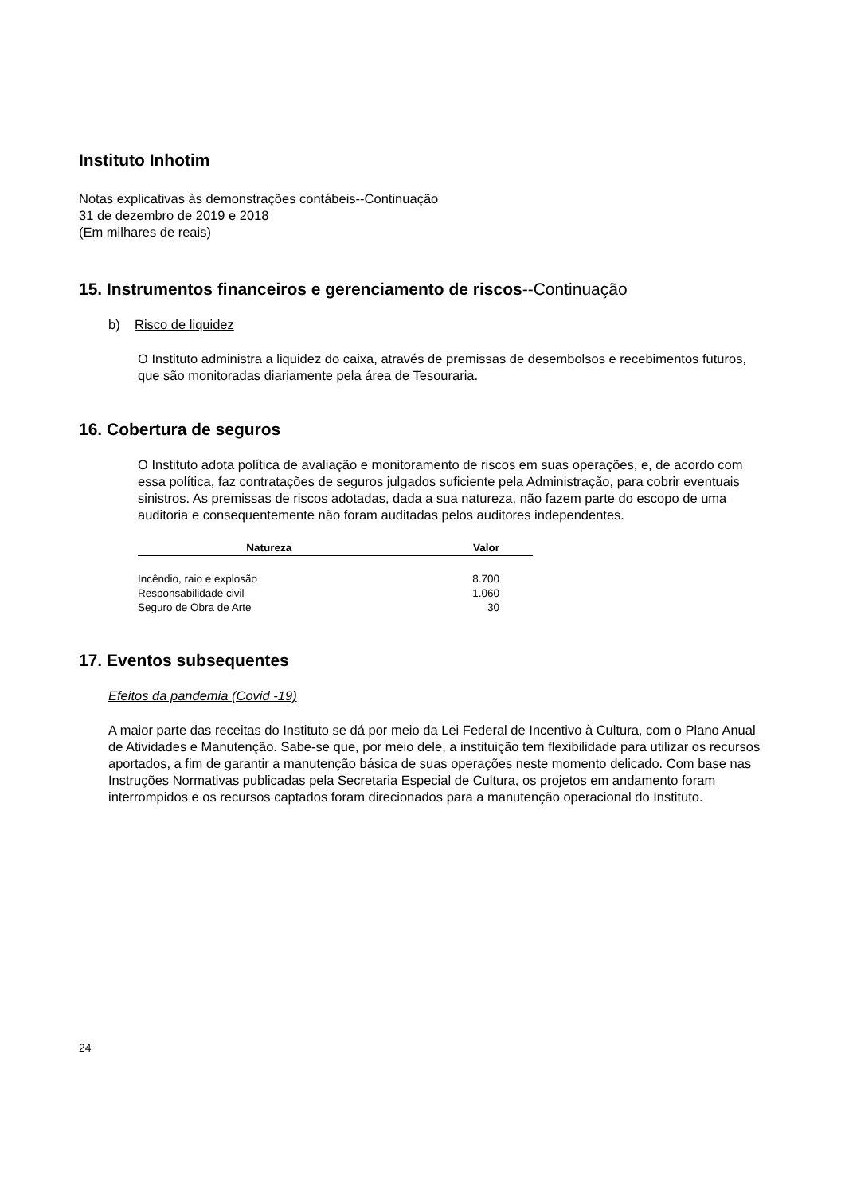Instituto Inhotim
Notas explicativas às demonstrações contábeis--Continuação
31 de dezembro de 2019 e 2018
(Em milhares de reais)
15. Instrumentos financeiros e gerenciamento de riscos--Continuação
b) Risco de liquidez
O Instituto administra a liquidez do caixa, através de premissas de desembolsos e recebimentos futuros, que são monitoradas diariamente pela área de Tesouraria.
16. Cobertura de seguros
O Instituto adota política de avaliação e monitoramento de riscos em suas operações, e, de acordo com essa política, faz contratações de seguros julgados suficiente pela Administração, para cobrir eventuais sinistros. As premissas de riscos adotadas, dada a sua natureza, não fazem parte do escopo de uma auditoria e consequentemente não foram auditadas pelos auditores independentes.
| Natureza | Valor |
| --- | --- |
| Incêndio, raio e explosão | 8.700 |
| Responsabilidade civil | 1.060 |
| Seguro de Obra de Arte | 30 |
17. Eventos subsequentes
Efeitos da pandemia (Covid -19)
A maior parte das receitas do Instituto se dá por meio da Lei Federal de Incentivo à Cultura, com o Plano Anual de Atividades e Manutenção. Sabe-se que, por meio dele, a instituição tem flexibilidade para utilizar os recursos aportados, a fim de garantir a manutenção básica de suas operações neste momento delicado. Com base nas Instruções Normativas publicadas pela Secretaria Especial de Cultura, os projetos em andamento foram interrompidos e os recursos captados foram direcionados para a manutenção operacional do Instituto.
24